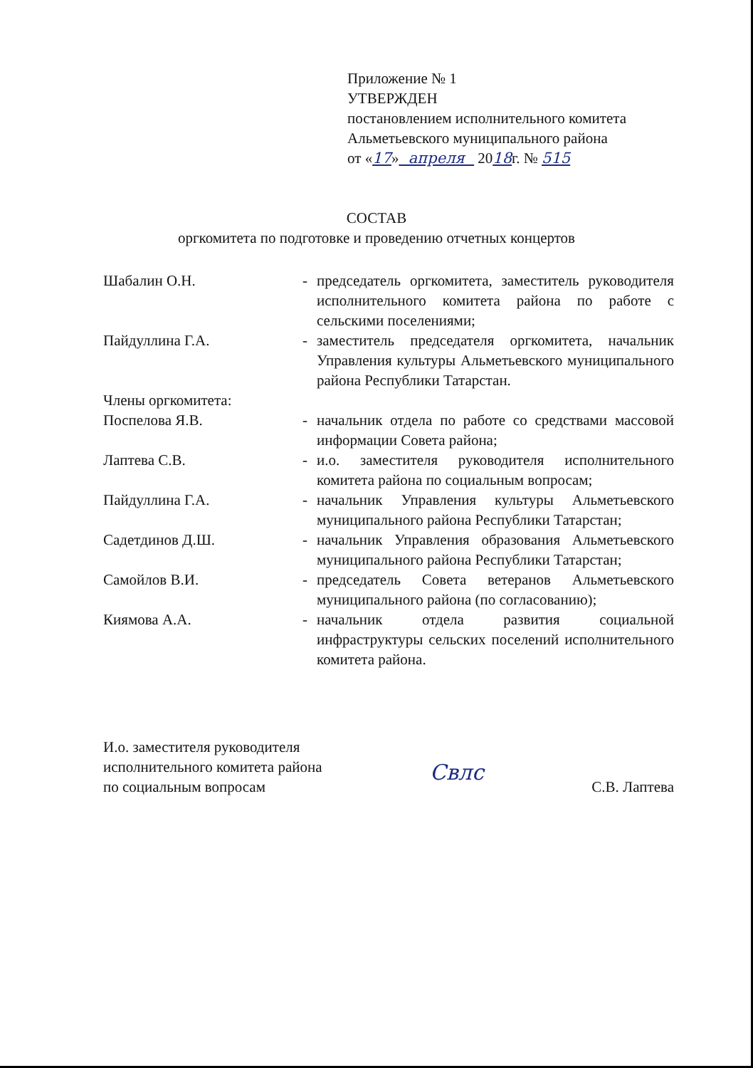Приложение № 1
УТВЕРЖДЕН
постановлением исполнительного комитета
Альметьевского муниципального района
от «17» апреля 2018г. № 515
СОСТАВ
оргкомитета по подготовке и проведению отчетных концертов
Шабалин О.Н. - председатель оргкомитета, заместитель руководителя исполнительного комитета района по работе с сельскими поселениями;
Пайдуллина Г.А. - заместитель председателя оргкомитета, начальник Управления культуры Альметьевского муниципального района Республики Татарстан.
Члены оргкомитета:
Поспелова Я.В. - начальник отдела по работе со средствами массовой информации Совета района;
Лаптева С.В. - и.о. заместителя руководителя исполнительного комитета района по социальным вопросам;
Пайдуллина Г.А. - начальник Управления культуры Альметьевского муниципального района Республики Татарстан;
Садетдинов Д.Ш. - начальник Управления образования Альметьевского муниципального района Республики Татарстан;
Самойлов В.И. - председатель Совета ветеранов Альметьевского муниципального района (по согласованию);
Киямова А.А. - начальник отдела развития социальной инфраструктуры сельских поселений исполнительного комитета района.
И.о. заместителя руководителя
исполнительного комитета района
по социальным вопросам
Свлс
С.В. Лаптева